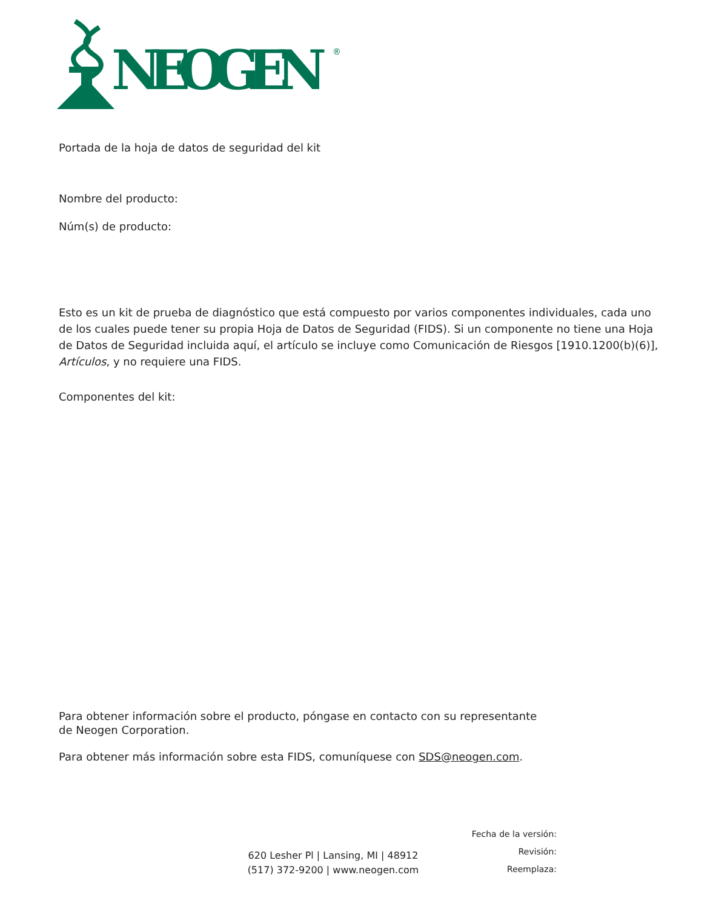NEOGEN
®
Portada de la hoja de datos de seguridad del kit
Nombre del producto:
Núm(s) de producto:
Esto es un kit de prueba de diagnóstico que está compuesto por varios componentes individuales, cada uno de los cuales puede tener su propia Hoja de Datos de Seguridad (FIDS). Si un componente no tiene una Hoja de Datos de Seguridad incluida aquí, el artículo se incluye como Comunicación de Riesgos [1910.1200(b)(6)], Artículos, y no requiere una FIDS.
Componentes del kit:
Para obtener información sobre el producto, póngase en contacto con su representante
de Neogen Corporation.
Para obtener más información sobre esta FIDS, comuníquese con SDS@neogen.com.
620 Lesher Pl | Lansing, MI | 48912
(517) 372-9200 | www.neogen.com
Fecha de la versión:
Revisión:
Reemplaza: